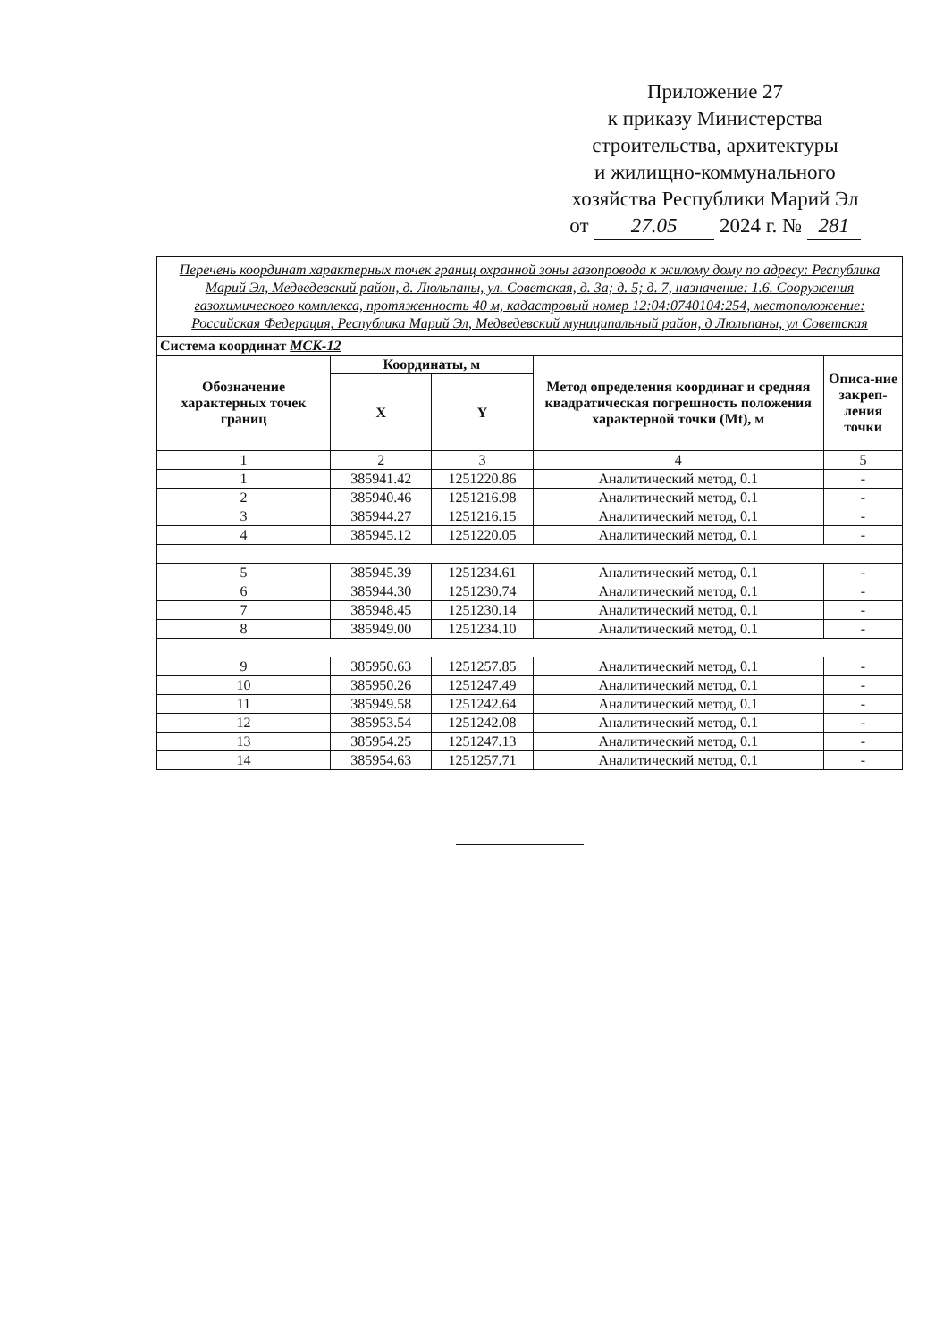Приложение 27
к приказу Министерства
строительства, архитектуры
и жилищно-коммунального
хозяйства Республики Марий Эл
от 27.05 2024 г. № 281
| Перечень координат характерных точек границ охранной зоны газопровода к жилому дому по адресу: Республика Марий Эл, Медведевский район, д. Люльпаны, ул. Советская, д. 3а; д. 5; д. 7, назначение: 1.6. Сооружения газохимического комплекса, протяженность 40 м, кадастровый номер 12:04:0740104:254, местоположение: Российская Федерация, Республика Марий Эл, Медведевский муниципальный район, д Люльпаны, ул Советская | | | | |
| Система координат МСК-12 | | | | |
| Обозначение характерных точек границ | Координаты, м | | Метод определения координат и средняя квадратическая погрешность положения характерной точки (Mt), м | Описа-ние закреп-ления точки |
| | X | Y | | |
| 1 | 2 | 3 | 4 | 5 |
| 1 | 385941.42 | 1251220.86 | Аналитический метод, 0.1 | - |
| 2 | 385940.46 | 1251216.98 | Аналитический метод, 0.1 | - |
| 3 | 385944.27 | 1251216.15 | Аналитический метод, 0.1 | - |
| 4 | 385945.12 | 1251220.05 | Аналитический метод, 0.1 | - |
| 5 | 385945.39 | 1251234.61 | Аналитический метод, 0.1 | - |
| 6 | 385944.30 | 1251230.74 | Аналитический метод, 0.1 | - |
| 7 | 385948.45 | 1251230.14 | Аналитический метод, 0.1 | - |
| 8 | 385949.00 | 1251234.10 | Аналитический метод, 0.1 | - |
| 9 | 385950.63 | 1251257.85 | Аналитический метод, 0.1 | - |
| 10 | 385950.26 | 1251247.49 | Аналитический метод, 0.1 | - |
| 11 | 385949.58 | 1251242.64 | Аналитический метод, 0.1 | - |
| 12 | 385953.54 | 1251242.08 | Аналитический метод, 0.1 | - |
| 13 | 385954.25 | 1251247.13 | Аналитический метод, 0.1 | - |
| 14 | 385954.63 | 1251257.71 | Аналитический метод, 0.1 | - |